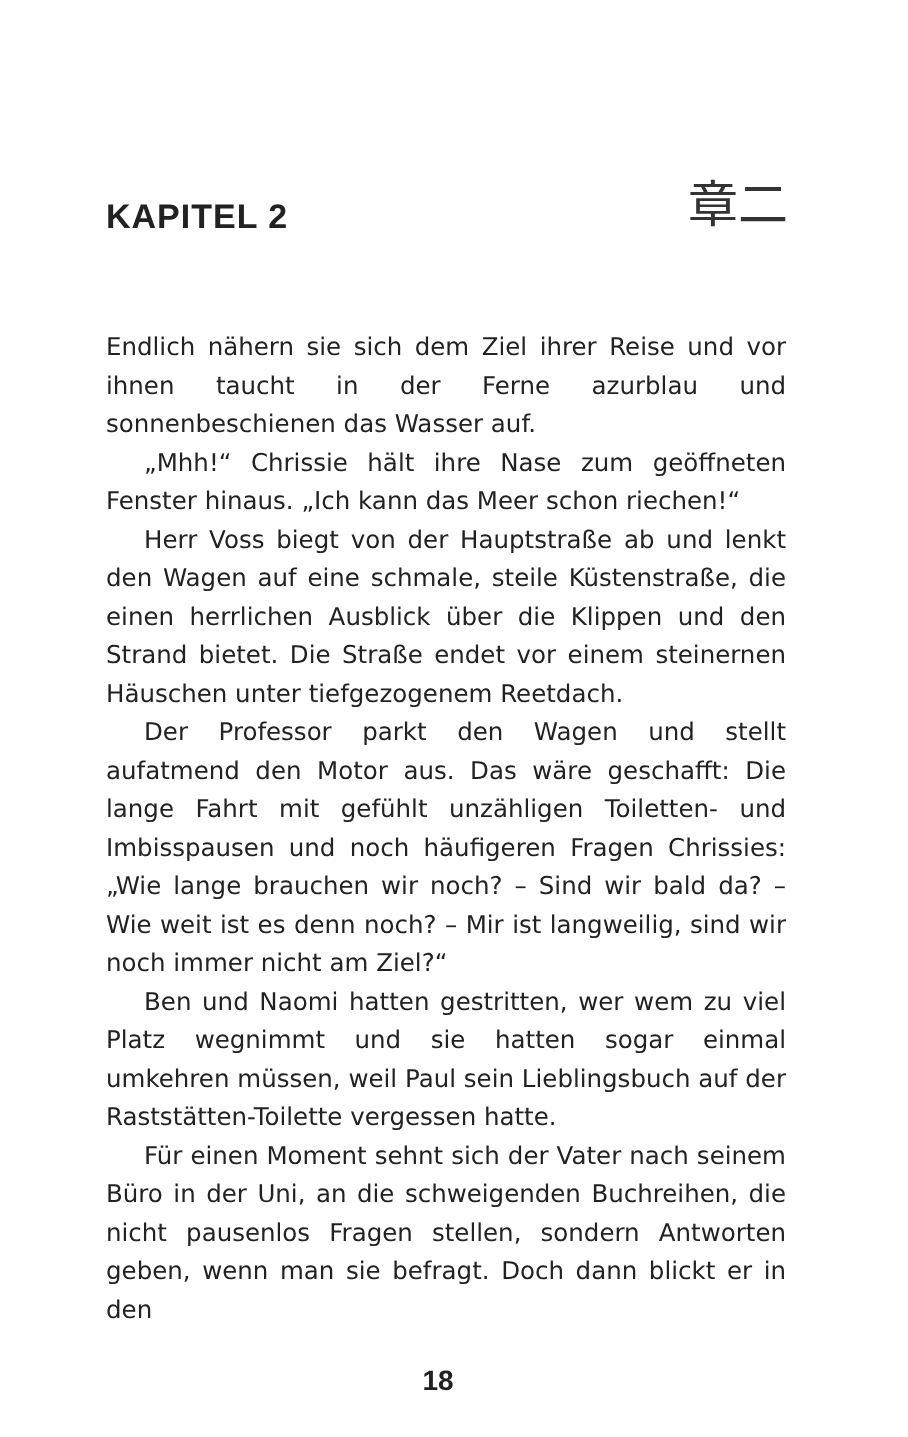KAPITEL 2
章二
Endlich nähern sie sich dem Ziel ihrer Reise und vor ihnen taucht in der Ferne azurblau und sonnenbeschienen das Wasser auf.
„Mhh!“ Chrissie hält ihre Nase zum geöffneten Fenster hinaus. „Ich kann das Meer schon riechen!“
Herr Voss biegt von der Hauptstraße ab und lenkt den Wagen auf eine schmale, steile Küstenstraße, die einen herrlichen Ausblick über die Klippen und den Strand bietet. Die Straße endet vor einem steinernen Häuschen unter tiefgezogenem Reetdach.
Der Professor parkt den Wagen und stellt aufatmend den Motor aus. Das wäre geschafft: Die lange Fahrt mit gefühlt unzähligen Toiletten- und Imbisspausen und noch häufigeren Fragen Chrissies: „Wie lange brauchen wir noch? – Sind wir bald da? – Wie weit ist es denn noch? – Mir ist langweilig, sind wir noch immer nicht am Ziel?“
Ben und Naomi hatten gestritten, wer wem zu viel Platz wegnimmt und sie hatten sogar einmal umkehren müssen, weil Paul sein Lieblingsbuch auf der Raststätten-Toilette vergessen hatte.
Für einen Moment sehnt sich der Vater nach seinem Büro in der Uni, an die schweigenden Buchreihen, die nicht pausenlos Fragen stellen, sondern Antworten geben, wenn man sie befragt. Doch dann blickt er in den
18